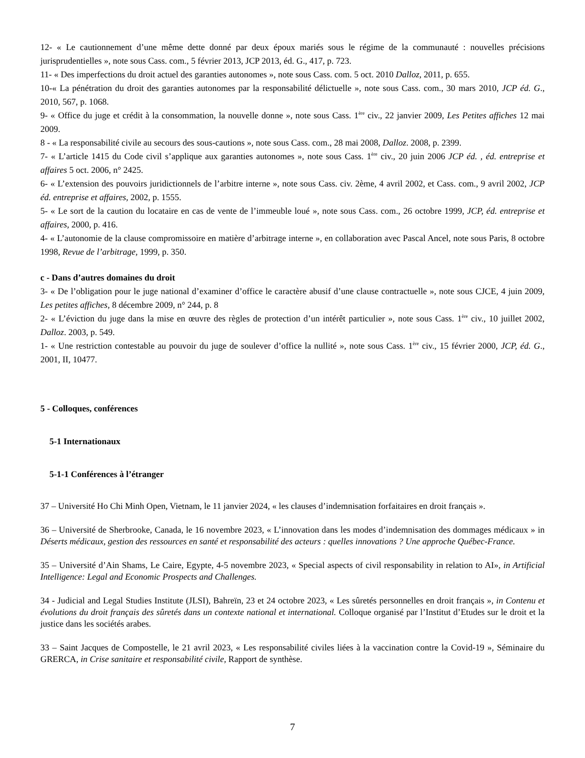12- « Le cautionnement d’une même dette donné par deux époux mariés sous le régime de la communauté : nouvelles précisions jurisprudentielles », note sous Cass. com., 5 février 2013, JCP 2013, éd. G., 417, p. 723.
11- « Des imperfections du droit actuel des garanties autonomes », note sous Cass. com. 5 oct. 2010 Dalloz, 2011, p. 655.
10-« La pénétration du droit des garanties autonomes par la responsabilité délictuelle », note sous Cass. com., 30 mars 2010, JCP éd. G., 2010, 567, p. 1068.
9- « Office du juge et crédit à la consommation, la nouvelle donne », note sous Cass. 1<sup>ère</sup> civ., 22 janvier 2009, Les Petites affiches 12 mai 2009.
8 - « La responsabilité civile au secours des sous-cautions », note sous Cass. com., 28 mai 2008, Dalloz. 2008, p. 2399.
7- « L’article 1415 du Code civil s’applique aux garanties autonomes », note sous Cass. 1<sup>ère</sup> civ., 20 juin 2006 JCP éd. , éd. entreprise et affaires 5 oct. 2006, n° 2425.
6- « L’extension des pouvoirs juridictionnels de l’arbitre interne », note sous Cass. civ. 2ème, 4 avril 2002, et Cass. com., 9 avril 2002, JCP éd. entreprise et affaires, 2002, p. 1555.
5- « Le sort de la caution du locataire en cas de vente de l’immeuble loué », note sous Cass. com., 26 octobre 1999, JCP, éd. entreprise et affaires, 2000, p. 416.
4- « L’autonomie de la clause compromissoire en matière d’arbitrage interne », en collaboration avec Pascal Ancel, note sous Paris, 8 octobre 1998, Revue de l’arbitrage, 1999, p. 350.
c - Dans d’autres domaines du droit
3- « De l’obligation pour le juge national d’examiner d’office le caractère abusif d’une clause contractuelle », note sous CJCE, 4 juin 2009, Les petites affiches, 8 décembre 2009, n° 244, p. 8
2- « L’éviction du juge dans la mise en œuvre des règles de protection d’un intérêt particulier », note sous Cass. 1<sup>ère</sup> civ., 10 juillet 2002, Dalloz. 2003, p. 549.
1- « Une restriction contestable au pouvoir du juge de soulever d’office la nullité », note sous Cass. 1<sup>ère</sup> civ., 15 février 2000, JCP, éd. G., 2001, II, 10477.
5 - Colloques, conférences
5-1 Internationaux
5-1-1 Conférences à l’étranger
37 – Université Ho Chi Minh Open, Vietnam, le 11 janvier 2024, « les clauses d’indemnisation forfaitaires en droit français ».
36 – Université de Sherbrooke, Canada, le 16 novembre 2023, « L’innovation dans les modes d’indemnisation des dommages médicaux » in Déserts médicaux, gestion des ressources en santé et responsabilité des acteurs : quelles innovations ? Une approche Québec-France.
35 – Université d’Ain Shams, Le Caire, Egypte, 4-5 novembre 2023, « Special aspects of civil responsability in relation to AI», in Artificial Intelligence: Legal and Economic Prospects and Challenges.
34 - Judicial and Legal Studies Institute (JLSI), Bahreïn, 23 et 24 octobre 2023, « Les sûretés personnelles en droit français », in Contenu et évolutions du droit français des sûretés dans un contexte national et international. Colloque organisé par l’Institut d’Etudes sur le droit et la justice dans les sociétés arabes.
33 – Saint Jacques de Compostelle, le 21 avril 2023, « Les responsabilité civiles liées à la vaccination contre la Covid-19 », Séminaire du GRERCA, in Crise sanitaire et responsabilité civile, Rapport de synthèse.
7